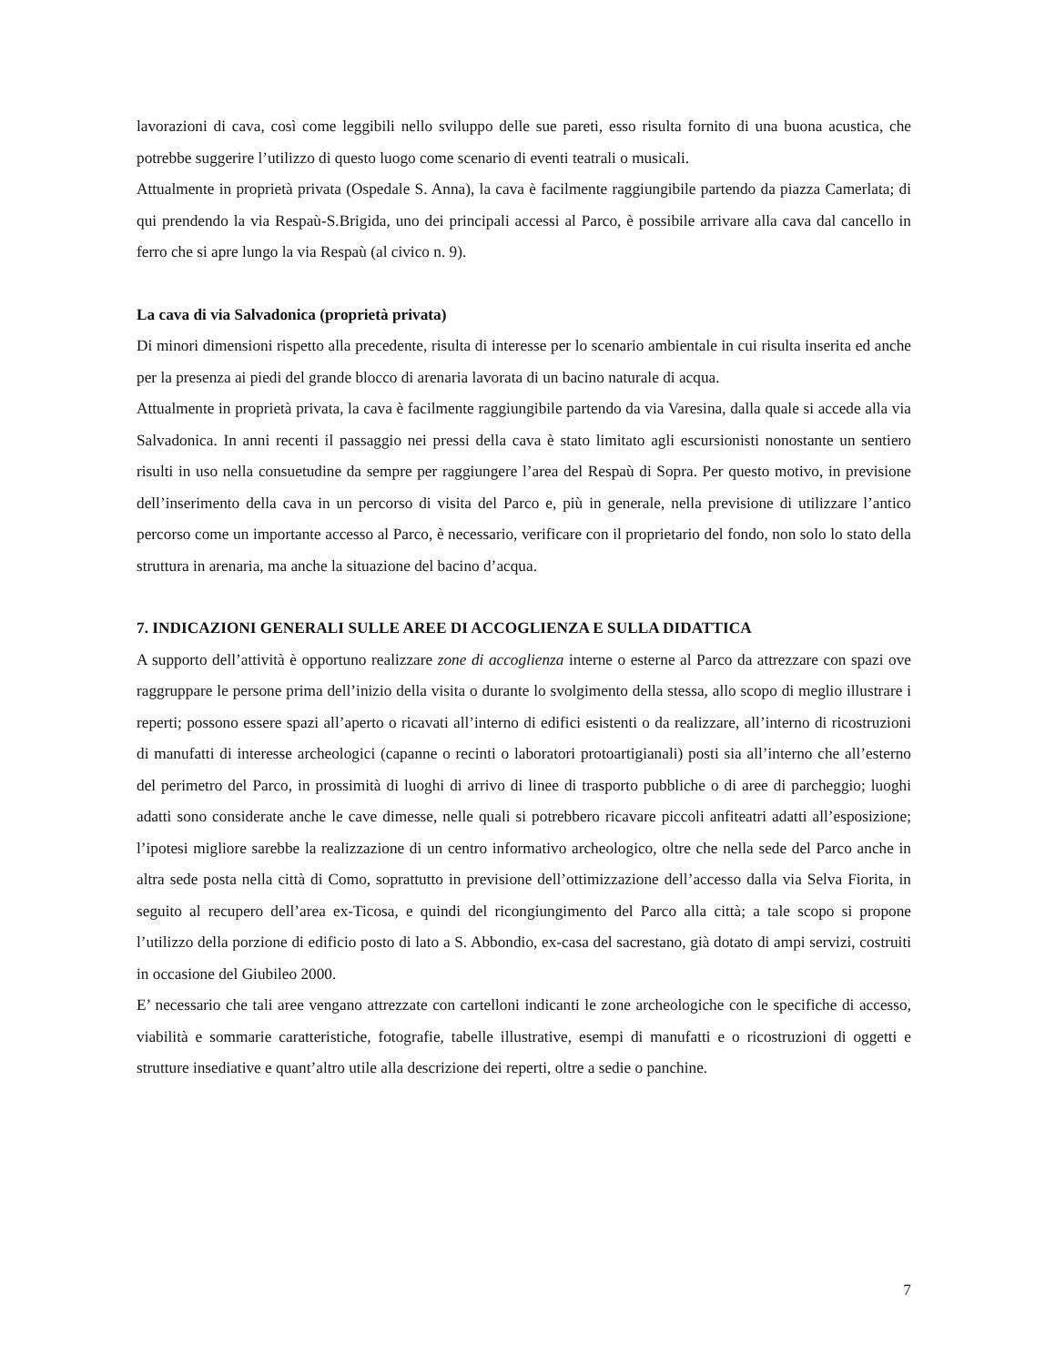lavorazioni di cava, così come leggibili nello sviluppo delle sue pareti, esso risulta fornito di una buona acustica, che potrebbe suggerire l’utilizzo di questo luogo come scenario di eventi teatrali o musicali.
Attualmente in proprietà privata (Ospedale S. Anna), la cava è facilmente raggiungibile partendo da piazza Camerlata; di qui prendendo la via Respaù-S.Brigida, uno dei principali accessi al Parco, è possibile arrivare alla cava dal cancello in ferro che si apre lungo la via Respaù (al civico n. 9).
La cava di via Salvadonica (proprietà privata)
Di minori dimensioni rispetto alla precedente, risulta di interesse per lo scenario ambientale in cui risulta inserita ed anche per la presenza ai piedi del grande blocco di arenaria lavorata di un bacino naturale di acqua.
Attualmente in proprietà privata, la cava è facilmente raggiungibile partendo da via Varesina, dalla quale si accede alla via Salvadonica. In anni recenti il passaggio nei pressi della cava è stato limitato agli escursionisti nonostante un sentiero risulti in uso nella consuetudine da sempre per raggiungere l’area del Respaù di Sopra. Per questo motivo, in previsione dell’inserimento della cava in un percorso di visita del Parco e, più in generale, nella previsione di utilizzare l’antico percorso come un importante accesso al Parco, è necessario, verificare con il proprietario del fondo, non solo lo stato della struttura in arenaria, ma anche la situazione del bacino d’acqua.
7. INDICAZIONI GENERALI SULLE AREE DI ACCOGLIENZA E SULLA DIDATTICA
A supporto dell’attività è opportuno realizzare zone di accoglienza interne o esterne al Parco da attrezzare con spazi ove raggruppare le persone prima dell’inizio della visita o durante lo svolgimento della stessa, allo scopo di meglio illustrare i reperti; possono essere spazi all’aperto o ricavati all’interno di edifici esistenti o da realizzare, all’interno di ricostruzioni di manufatti di interesse archeologici (capanne o recinti o laboratori protoartigianali) posti sia all’interno che all’esterno del perimetro del Parco, in prossimità di luoghi di arrivo di linee di trasporto pubbliche o di aree di parcheggio; luoghi adatti sono considerate anche le cave dimesse, nelle quali si potrebbero ricavare piccoli anfiteatri adatti all’esposizione; l’ipotesi migliore sarebbe la realizzazione di un centro informativo archeologico, oltre che nella sede del Parco anche in altra sede posta nella città di Como, soprattutto in previsione dell’ottimizzazione dell’accesso dalla via Selva Fiorita, in seguito al recupero dell’area ex-Ticosa, e quindi del ricongiungimento del Parco alla città; a tale scopo si propone l’utilizzo della porzione di edificio posto di lato a S. Abbondio, ex-casa del sacrestano, già dotato di ampi servizi, costruiti in occasione del Giubileo 2000.
E’ necessario che tali aree vengano attrezzate con cartelloni indicanti le zone archeologiche con le specifiche di accesso, viabilità e sommarie caratteristiche, fotografie, tabelle illustrative, esempi di manufatti e o ricostruzioni di oggetti e strutture insediative e quant’altro utile alla descrizione dei reperti, oltre a sedie o panchine.
7